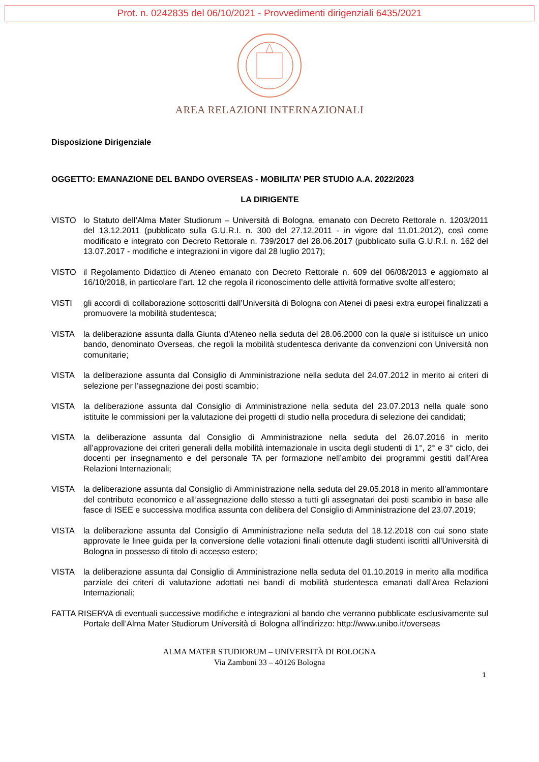Prot. n. 0242835 del 06/10/2021 - Provvedimenti dirigenziali 6435/2021
AREA RELAZIONI INTERNAZIONALI
Disposizione Dirigenziale
OGGETTO: EMANAZIONE DEL BANDO OVERSEAS - MOBILITA’ PER STUDIO A.A. 2022/2023
LA DIRIGENTE
VISTO lo Statuto dell’Alma Mater Studiorum – Università di Bologna, emanato con Decreto Rettorale n. 1203/2011 del 13.12.2011 (pubblicato sulla G.U.R.I. n. 300 del 27.12.2011 - in vigore dal 11.01.2012), così come modificato e integrato con Decreto Rettorale n. 739/2017 del 28.06.2017 (pubblicato sulla G.U.R.I. n. 162 del 13.07.2017 - modifiche e integrazioni in vigore dal 28 luglio 2017);
VISTO il Regolamento Didattico di Ateneo emanato con Decreto Rettorale n. 609 del 06/08/2013 e aggiornato al 16/10/2018, in particolare l’art. 12 che regola il riconoscimento delle attività formative svolte all’estero;
VISTI gli accordi di collaborazione sottoscritti dall’Università di Bologna con Atenei di paesi extra europei finalizzati a promuovere la mobilità studentesca;
VISTA la deliberazione assunta dalla Giunta d’Ateneo nella seduta del 28.06.2000 con la quale si istituisce un unico bando, denominato Overseas, che regoli la mobilità studentesca derivante da convenzioni con Università non comunitarie;
VISTA la deliberazione assunta dal Consiglio di Amministrazione nella seduta del 24.07.2012 in merito ai criteri di selezione per l’assegnazione dei posti scambio;
VISTA la deliberazione assunta dal Consiglio di Amministrazione nella seduta del 23.07.2013 nella quale sono istituite le commissioni per la valutazione dei progetti di studio nella procedura di selezione dei candidati;
VISTA la deliberazione assunta dal Consiglio di Amministrazione nella seduta del 26.07.2016 in merito all’approvazione dei criteri generali della mobilità internazionale in uscita degli studenti di 1°, 2° e 3° ciclo, dei docenti per insegnamento e del personale TA per formazione nell’ambito dei programmi gestiti dall’Area Relazioni Internazionali;
VISTA la deliberazione assunta dal Consiglio di Amministrazione nella seduta del 29.05.2018 in merito all’ammontare del contributo economico e all’assegnazione dello stesso a tutti gli assegnatari dei posti scambio in base alle fasce di ISEE e successiva modifica assunta con delibera del Consiglio di Amministrazione del 23.07.2019;
VISTA la deliberazione assunta dal Consiglio di Amministrazione nella seduta del 18.12.2018 con cui sono state approvate le linee guida per la conversione delle votazioni finali ottenute dagli studenti iscritti all’Università di Bologna in possesso di titolo di accesso estero;
VISTA la deliberazione assunta dal Consiglio di Amministrazione nella seduta del 01.10.2019 in merito alla modifica parziale dei criteri di valutazione adottati nei bandi di mobilità studentesca emanati dall’Area Relazioni Internazionali;
FATTA RISERVA di eventuali successive modifiche e integrazioni al bando che verranno pubblicate esclusivamente sul Portale dell’Alma Mater Studiorum Università di Bologna all’indirizzo: http://www.unibo.it/overseas
ALMA MATER STUDIORUM – UNIVERSITÀ DI BOLOGNA
Via Zamboni 33 – 40126 Bologna
1